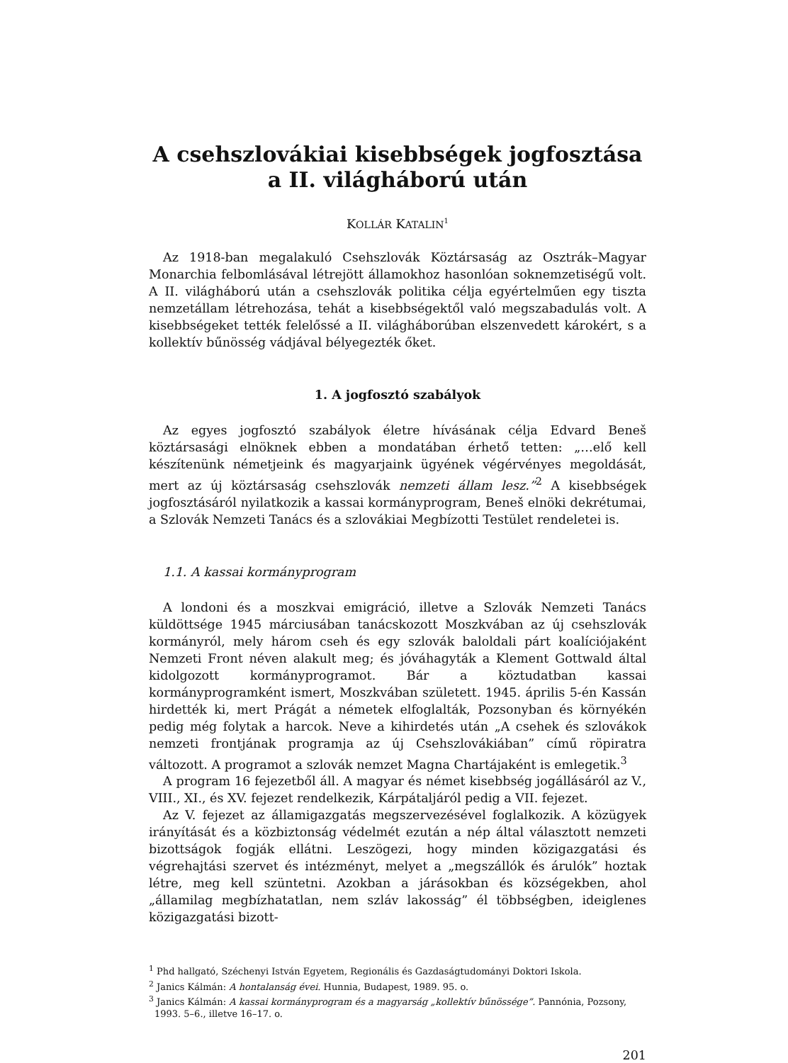A csehszlovákiai kisebbségek jogfosztása
a II. világháború után
KOLLÁR KATALIN<sup>1</sup>
Az 1918-ban megalakuló Csehszlovák Köztársaság az Osztrák–Magyar Monarchia felbomlásával létrejött államokhoz hasonlóan soknemzetiségű volt. A II. világháború után a csehszlovák politika célja egyértelműen egy tiszta nemzetállam létrehozása, tehát a kisebbségektől való megszabadulás volt. A kisebbségeket tették felelőssé a II. világháborúban elszenvedett károkért, s a kollektív bűnösség vádjával bélyegezték őket.
1. A jogfosztó szabályok
Az egyes jogfosztó szabályok életre hívásának célja Edvard Beneš köztársasági elnöknek ebben a mondatában érhető tetten: „…elő kell készítenünk németjeink és magyarjaink ügyének végérvényes megoldását, mert az új köztársaság csehszlovák nemzeti állam lesz.”<sup>2</sup> A kisebbségek jogfosztásáról nyilatkozik a kassai kormányprogram, Beneš elnöki dekrétumai, a Szlovák Nemzeti Tanács és a szlovákiai Megbízotti Testület rendeletei is.
1.1. A kassai kormányprogram
A londoni és a moszkvai emigráció, illetve a Szlovák Nemzeti Tanács küldöttsége 1945 márciusában tanácskozott Moszkvában az új csehszlovák kormányról, mely három cseh és egy szlovák baloldali párt koalíciójaként Nemzeti Front néven alakult meg; és jóváhagyták a Klement Gottwald által kidolgozott kormányprogramot. Bár a köztudatban kassai kormányprogramként ismert, Moszkvában született. 1945. április 5-én Kassán hirdették ki, mert Prágát a németek elfoglalták, Pozsonyban és környékén pedig még folytak a harcok. Neve a kihirdetés után „A csehek és szlovákok nemzeti frontjának programja az új Csehszlovákiában” című röpiratra változott. A programot a szlovák nemzet Magna Chartájaként is emlegetik.<sup>3</sup>
A program 16 fejezetből áll. A magyar és német kisebbség jogállásáról az V., VIII., XI., és XV. fejezet rendelkezik, Kárpátaljáról pedig a VII. fejezet.
Az V. fejezet az államigazgatás megszervezésével foglalkozik. A közügyek irányítását és a közbiztonság védelmét ezután a nép által választott nemzeti bizottságok fogják ellátni. Leszögezi, hogy minden közigazgatási és végrehajtási szervet és intézményt, melyet a „megszállók és árulók” hoztak létre, meg kell szüntetni. Azokban a járásokban és községekben, ahol „államilag megbízhatatlan, nem szláv lakosság” él többségben, ideiglenes közigazgatási bizott-
<sup>1</sup> Phd hallgató, Széchenyi István Egyetem, Regionális és Gazdaságtudományi Doktori Iskola.
<sup>2</sup> Janics Kálmán: A hontalanság évei. Hunnia, Budapest, 1989. 95. o.
<sup>3</sup> Janics Kálmán: A kassai kormányprogram és a magyarság „kollektív bűnössége”. Pannónia, Pozsony, 1993. 5–6., illetve 16–17. o.
201